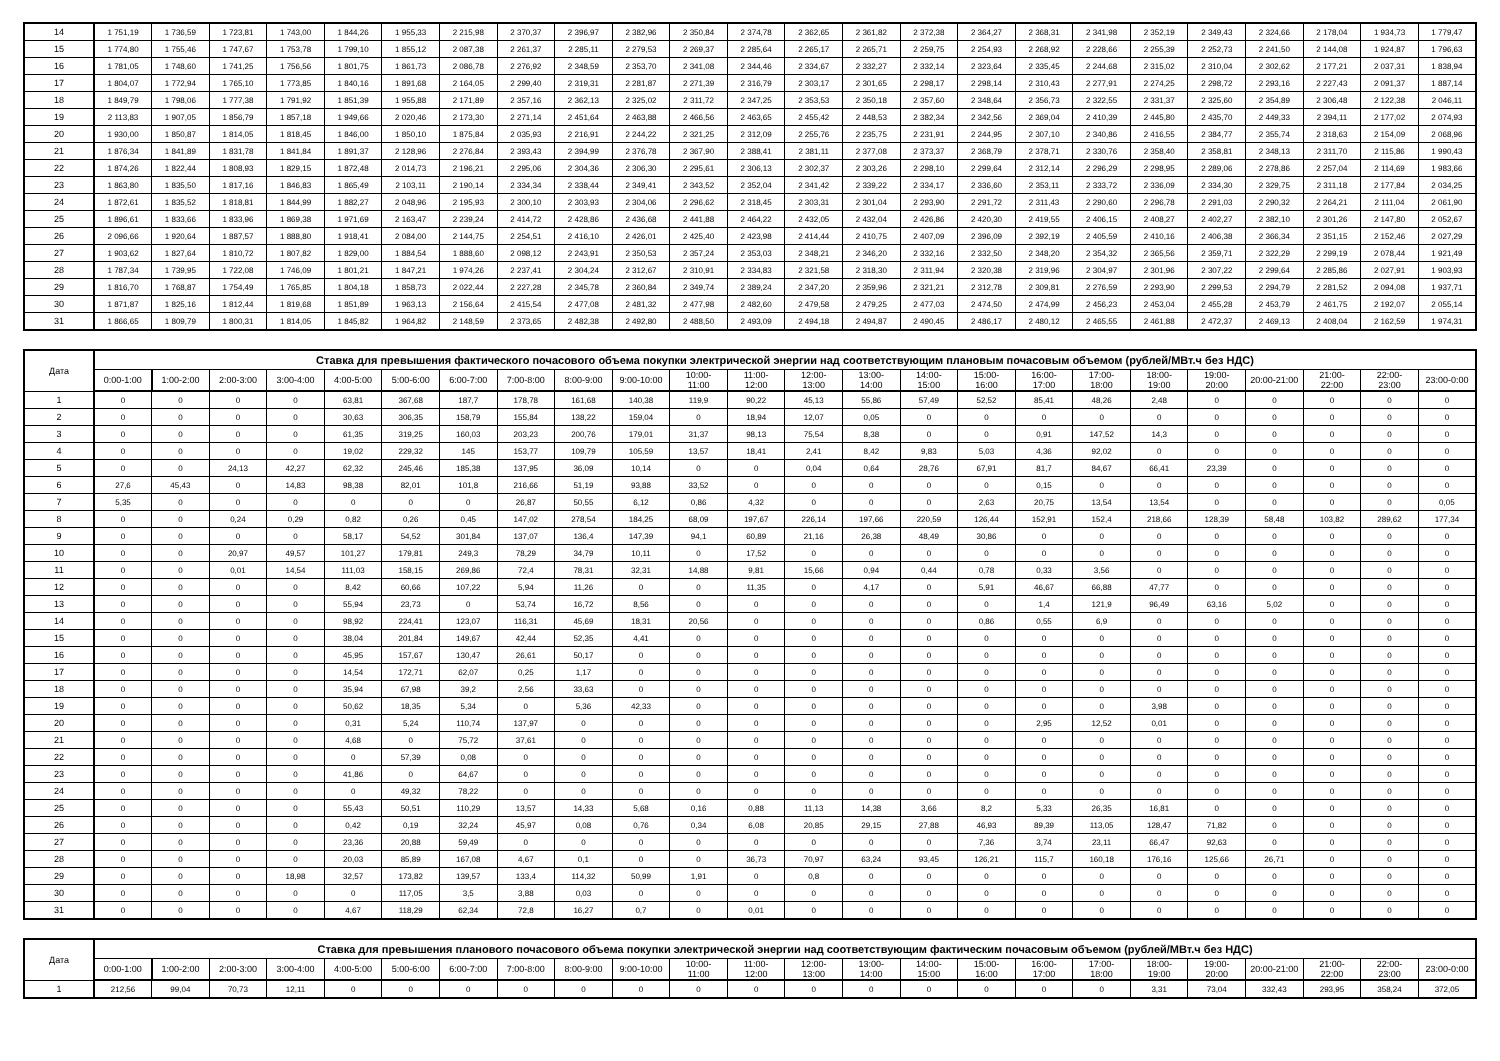| 14 | 1 751,19 | 1 736,59 | 1 723,81 | 1 743,00 | 1 844,26 | 1 955,33 | 2 215,98 | 2 370,37 | 2 396,97 | 2 382,96 | 2 350,84 | 2 374,78 | 2 362,65 | 2 361,82 | 2 372,38 | 2 364,27 | 2 368,31 | 2 341,98 | 2 352,19 | 2 349,43 | 2 324,66 | 2 178,04 | 1 934,73 | 1 779,47 |
| 15 | 1 774,80 | 1 755,46 | 1 747,67 | 1 753,78 | 1 799,10 | 1 855,12 | 2 087,38 | 2 261,37 | 2 285,11 | 2 279,53 | 2 269,37 | 2 285,64 | 2 265,17 | 2 265,71 | 2 259,75 | 2 254,93 | 2 268,92 | 2 228,66 | 2 255,39 | 2 252,73 | 2 241,50 | 2 144,08 | 1 924,87 | 1 796,63 |
| 16 | 1 781,05 | 1 748,60 | 1 741,25 | 1 756,56 | 1 801,75 | 1 861,73 | 2 086,78 | 2 276,92 | 2 348,59 | 2 353,70 | 2 341,08 | 2 344,46 | 2 334,67 | 2 332,27 | 2 332,14 | 2 323,64 | 2 335,45 | 2 244,68 | 2 315,02 | 2 310,04 | 2 302,62 | 2 177,21 | 2 037,31 | 1 838,94 |
| 17 | 1 804,07 | 1 772,94 | 1 765,10 | 1 773,85 | 1 840,16 | 1 891,68 | 2 164,05 | 2 299,40 | 2 319,31 | 2 281,87 | 2 271,39 | 2 316,79 | 2 303,17 | 2 301,65 | 2 298,17 | 2 298,14 | 2 310,43 | 2 277,91 | 2 274,25 | 2 298,72 | 2 293,16 | 2 227,43 | 2 091,37 | 1 887,14 |
| 18 | 1 849,79 | 1 798,06 | 1 777,38 | 1 791,92 | 1 851,39 | 1 955,88 | 2 171,89 | 2 357,16 | 2 362,13 | 2 325,02 | 2 311,72 | 2 347,25 | 2 353,53 | 2 350,18 | 2 357,60 | 2 348,64 | 2 356,73 | 2 322,55 | 2 331,37 | 2 325,60 | 2 354,89 | 2 306,48 | 2 122,38 | 2 046,11 |
| 19 | 2 113,83 | 1 907,05 | 1 856,79 | 1 857,18 | 1 949,66 | 2 020,46 | 2 173,30 | 2 271,14 | 2 451,64 | 2 463,88 | 2 466,56 | 2 463,65 | 2 455,42 | 2 448,53 | 2 382,34 | 2 342,56 | 2 369,04 | 2 410,39 | 2 445,80 | 2 435,70 | 2 449,33 | 2 394,11 | 2 177,02 | 2 074,93 |
| 20 | 1 930,00 | 1 850,87 | 1 814,05 | 1 818,45 | 1 846,00 | 1 850,10 | 1 875,84 | 2 035,93 | 2 216,91 | 2 244,22 | 2 321,25 | 2 312,09 | 2 255,76 | 2 235,75 | 2 231,91 | 2 244,95 | 2 307,10 | 2 340,86 | 2 416,55 | 2 384,77 | 2 355,74 | 2 318,63 | 2 154,09 | 2 068,96 |
| 21 | 1 876,34 | 1 841,89 | 1 831,78 | 1 841,84 | 1 891,37 | 2 128,96 | 2 276,84 | 2 393,43 | 2 394,99 | 2 376,78 | 2 367,90 | 2 388,41 | 2 381,11 | 2 377,08 | 2 373,37 | 2 368,79 | 2 378,71 | 2 330,76 | 2 358,40 | 2 358,81 | 2 348,13 | 2 311,70 | 2 115,86 | 1 990,43 |
| 22 | 1 874,26 | 1 822,44 | 1 808,93 | 1 829,15 | 1 872,48 | 2 014,73 | 2 196,21 | 2 295,06 | 2 304,36 | 2 306,30 | 2 295,61 | 2 306,13 | 2 302,37 | 2 303,26 | 2 298,10 | 2 299,64 | 2 312,14 | 2 296,29 | 2 298,95 | 2 289,06 | 2 278,86 | 2 257,04 | 2 114,69 | 1 983,66 |
| 23 | 1 863,80 | 1 835,50 | 1 817,16 | 1 846,83 | 1 865,49 | 2 103,11 | 2 190,14 | 2 334,34 | 2 338,44 | 2 349,41 | 2 343,52 | 2 352,04 | 2 341,42 | 2 339,22 | 2 334,17 | 2 336,60 | 2 353,11 | 2 333,72 | 2 336,09 | 2 334,30 | 2 329,75 | 2 311,18 | 2 177,84 | 2 034,25 |
| 24 | 1 872,61 | 1 835,52 | 1 818,81 | 1 844,99 | 1 882,27 | 2 048,96 | 2 195,93 | 2 300,10 | 2 303,93 | 2 304,06 | 2 296,62 | 2 318,45 | 2 303,31 | 2 301,04 | 2 293,90 | 2 291,72 | 2 311,43 | 2 290,60 | 2 296,78 | 2 291,03 | 2 290,32 | 2 264,21 | 2 111,04 | 2 061,90 |
| 25 | 1 896,61 | 1 833,66 | 1 833,96 | 1 869,38 | 1 971,69 | 2 163,47 | 2 239,24 | 2 414,72 | 2 428,86 | 2 436,68 | 2 441,88 | 2 464,22 | 2 432,05 | 2 432,04 | 2 426,86 | 2 420,30 | 2 419,55 | 2 406,15 | 2 408,27 | 2 402,27 | 2 382,10 | 2 301,26 | 2 147,80 | 2 052,67 |
| 26 | 2 096,66 | 1 920,64 | 1 887,57 | 1 888,80 | 1 918,41 | 2 084,00 | 2 144,75 | 2 254,51 | 2 416,10 | 2 426,01 | 2 425,40 | 2 423,98 | 2 414,44 | 2 410,75 | 2 407,09 | 2 396,09 | 2 392,19 | 2 405,59 | 2 410,16 | 2 406,38 | 2 366,34 | 2 351,15 | 2 152,46 | 2 027,29 |
| 27 | 1 903,62 | 1 827,64 | 1 810,72 | 1 807,82 | 1 829,00 | 1 884,54 | 1 888,60 | 2 098,12 | 2 243,91 | 2 350,53 | 2 357,24 | 2 353,03 | 2 348,21 | 2 346,20 | 2 332,16 | 2 332,50 | 2 348,20 | 2 354,32 | 2 365,56 | 2 359,71 | 2 322,29 | 2 299,19 | 2 078,44 | 1 921,49 |
| 28 | 1 787,34 | 1 739,95 | 1 722,08 | 1 746,09 | 1 801,21 | 1 847,21 | 1 974,26 | 2 237,41 | 2 304,24 | 2 312,67 | 2 310,91 | 2 334,83 | 2 321,58 | 2 318,30 | 2 311,94 | 2 320,38 | 2 319,96 | 2 304,97 | 2 301,96 | 2 307,22 | 2 299,64 | 2 285,86 | 2 027,91 | 1 903,93 |
| 29 | 1 816,70 | 1 768,87 | 1 754,49 | 1 765,85 | 1 804,18 | 1 858,73 | 2 022,44 | 2 227,28 | 2 345,78 | 2 360,84 | 2 349,74 | 2 389,24 | 2 347,20 | 2 359,96 | 2 321,21 | 2 312,78 | 2 309,81 | 2 276,59 | 2 293,90 | 2 299,53 | 2 294,79 | 2 281,52 | 2 094,08 | 1 937,71 |
| 30 | 1 871,87 | 1 825,16 | 1 812,44 | 1 819,68 | 1 851,89 | 1 963,13 | 2 156,64 | 2 415,54 | 2 477,08 | 2 481,32 | 2 477,98 | 2 482,60 | 2 479,58 | 2 479,25 | 2 477,03 | 2 474,50 | 2 474,99 | 2 456,23 | 2 453,04 | 2 455,28 | 2 453,79 | 2 461,75 | 2 192,07 | 2 055,14 |
| 31 | 1 866,65 | 1 809,79 | 1 800,31 | 1 814,05 | 1 845,82 | 1 964,82 | 2 148,59 | 2 373,65 | 2 482,38 | 2 492,80 | 2 488,50 | 2 493,09 | 2 494,18 | 2 494,87 | 2 490,45 | 2 486,17 | 2 480,12 | 2 465,55 | 2 461,88 | 2 472,37 | 2 469,13 | 2 408,04 | 2 162,59 | 1 974,31 |
| Дата | Ставка для превышения фактического почасового объема покупки электрической энергии над соответствующим плановым почасовым объемом (рублей/МВт.ч без НДС) | | | | | | | | | | | | | | | | | | | | | | | |
| --- | --- | --- | --- | --- | --- | --- | --- | --- | --- | --- | --- | --- | --- | --- | --- | --- | --- | --- | --- | --- | --- | --- | --- | --- |
| | 0:00-1:00 | 1:00-2:00 | 2:00-3:00 | 3:00-4:00 | 4:00-5:00 | 5:00-6:00 | 6:00-7:00 | 7:00-8:00 | 8:00-9:00 | 9:00-10:00 | 10:00- 11:00 | 11:00- 12:00 | 12:00- 13:00 | 13:00- 14:00 | 14:00- 15:00 | 15:00- 16:00 | 16:00- 17:00 | 17:00- 18:00 | 18:00- 19:00 | 19:00- 20:00 | 20:00-21:00 | 21:00- 22:00 | 22:00- 23:00 | 23:00-0:00 |
| 1 | 0 | 0 | 0 | 0 | 63,81 | 367,68 | 187,7 | 178,78 | 161,68 | 140,38 | 119,9 | 90,22 | 45,13 | 55,86 | 57,49 | 52,52 | 85,41 | 48,26 | 2,48 | 0 | 0 | 0 | 0 | 0 |
| 2 | 0 | 0 | 0 | 0 | 30,63 | 306,35 | 158,79 | 155,84 | 138,22 | 159,04 | 0 | 18,94 | 12,07 | 0,05 | 0 | 0 | 0 | 0 | 0 | 0 | 0 | 0 | 0 | 0 |
| 3 | 0 | 0 | 0 | 0 | 61,35 | 319,25 | 160,03 | 203,23 | 200,76 | 179,01 | 31,37 | 98,13 | 75,54 | 8,38 | 0 | 0 | 0,91 | 147,52 | 14,3 | 0 | 0 | 0 | 0 | 0 |
| 4 | 0 | 0 | 0 | 0 | 19,02 | 229,32 | 145 | 153,77 | 109,79 | 105,59 | 13,57 | 18,41 | 2,41 | 8,42 | 9,83 | 5,03 | 4,36 | 92,02 | 0 | 0 | 0 | 0 | 0 | 0 |
| 5 | 0 | 0 | 24,13 | 42,27 | 62,32 | 245,46 | 185,38 | 137,95 | 36,09 | 10,14 | 0 | 0 | 0,04 | 0,64 | 28,76 | 67,91 | 81,7 | 84,67 | 66,41 | 23,39 | 0 | 0 | 0 | 0 |
| 6 | 27,6 | 45,43 | 0 | 14,83 | 98,38 | 82,01 | 101,8 | 216,66 | 51,19 | 93,88 | 33,52 | 0 | 0 | 0 | 0 | 0 | 0,15 | 0 | 0 | 0 | 0 | 0 | 0 | 0 |
| 7 | 5,35 | 0 | 0 | 0 | 0 | 0 | 0 | 26,87 | 50,55 | 6,12 | 0,86 | 4,32 | 0 | 0 | 0 | 2,63 | 20,75 | 13,54 | 13,54 | 0 | 0 | 0 | 0 | 0,05 |
| 8 | 0 | 0 | 0,24 | 0,29 | 0,82 | 0,26 | 0,45 | 147,02 | 278,54 | 184,25 | 68,09 | 197,67 | 226,14 | 197,66 | 220,59 | 126,44 | 152,91 | 152,4 | 218,66 | 128,39 | 58,48 | 103,82 | 289,62 | 177,34 |
| 9 | 0 | 0 | 0 | 0 | 58,17 | 54,52 | 301,84 | 137,07 | 136,4 | 147,39 | 94,1 | 60,89 | 21,16 | 26,38 | 48,49 | 30,86 | 0 | 0 | 0 | 0 | 0 | 0 | 0 | 0 |
| 10 | 0 | 0 | 20,97 | 49,57 | 101,27 | 179,81 | 249,3 | 78,29 | 34,79 | 10,11 | 0 | 17,52 | 0 | 0 | 0 | 0 | 0 | 0 | 0 | 0 | 0 | 0 | 0 | 0 |
| 11 | 0 | 0 | 0,01 | 14,54 | 111,03 | 158,15 | 269,86 | 72,4 | 78,31 | 32,31 | 14,88 | 9,81 | 15,66 | 0,94 | 0,44 | 0,78 | 0,33 | 3,56 | 0 | 0 | 0 | 0 | 0 | 0 |
| 12 | 0 | 0 | 0 | 0 | 8,42 | 60,66 | 107,22 | 5,94 | 11,26 | 0 | 0 | 11,35 | 0 | 4,17 | 0 | 5,91 | 46,67 | 66,88 | 47,77 | 0 | 0 | 0 | 0 | 0 |
| 13 | 0 | 0 | 0 | 0 | 55,94 | 23,73 | 0 | 53,74 | 16,72 | 8,56 | 0 | 0 | 0 | 0 | 0 | 0 | 1,4 | 121,9 | 96,49 | 63,16 | 5,02 | 0 | 0 | 0 |
| 14 | 0 | 0 | 0 | 0 | 98,92 | 224,41 | 123,07 | 116,31 | 45,69 | 18,31 | 20,56 | 0 | 0 | 0 | 0 | 0,86 | 0,55 | 6,9 | 0 | 0 | 0 | 0 | 0 | 0 |
| 15 | 0 | 0 | 0 | 0 | 38,04 | 201,84 | 149,67 | 42,44 | 52,35 | 4,41 | 0 | 0 | 0 | 0 | 0 | 0 | 0 | 0 | 0 | 0 | 0 | 0 | 0 | 0 |
| 16 | 0 | 0 | 0 | 0 | 45,95 | 157,67 | 130,47 | 26,61 | 50,17 | 0 | 0 | 0 | 0 | 0 | 0 | 0 | 0 | 0 | 0 | 0 | 0 | 0 | 0 | 0 |
| 17 | 0 | 0 | 0 | 0 | 14,54 | 172,71 | 62,07 | 0,25 | 1,17 | 0 | 0 | 0 | 0 | 0 | 0 | 0 | 0 | 0 | 0 | 0 | 0 | 0 | 0 | 0 |
| 18 | 0 | 0 | 0 | 0 | 35,94 | 67,98 | 39,2 | 2,56 | 33,63 | 0 | 0 | 0 | 0 | 0 | 0 | 0 | 0 | 0 | 0 | 0 | 0 | 0 | 0 | 0 |
| 19 | 0 | 0 | 0 | 0 | 50,62 | 18,35 | 5,34 | 0 | 5,36 | 42,33 | 0 | 0 | 0 | 0 | 0 | 0 | 0 | 0 | 3,98 | 0 | 0 | 0 | 0 | 0 |
| 20 | 0 | 0 | 0 | 0 | 0,31 | 5,24 | 110,74 | 137,97 | 0 | 0 | 0 | 0 | 0 | 0 | 0 | 0 | 2,95 | 12,52 | 0,01 | 0 | 0 | 0 | 0 | 0 |
| 21 | 0 | 0 | 0 | 0 | 4,68 | 0 | 75,72 | 37,61 | 0 | 0 | 0 | 0 | 0 | 0 | 0 | 0 | 0 | 0 | 0 | 0 | 0 | 0 | 0 | 0 |
| 22 | 0 | 0 | 0 | 0 | 0 | 57,39 | 0,08 | 0 | 0 | 0 | 0 | 0 | 0 | 0 | 0 | 0 | 0 | 0 | 0 | 0 | 0 | 0 | 0 | 0 |
| 23 | 0 | 0 | 0 | 0 | 41,86 | 0 | 64,67 | 0 | 0 | 0 | 0 | 0 | 0 | 0 | 0 | 0 | 0 | 0 | 0 | 0 | 0 | 0 | 0 | 0 |
| 24 | 0 | 0 | 0 | 0 | 0 | 49,32 | 78,22 | 0 | 0 | 0 | 0 | 0 | 0 | 0 | 0 | 0 | 0 | 0 | 0 | 0 | 0 | 0 | 0 | 0 |
| 25 | 0 | 0 | 0 | 0 | 55,43 | 50,51 | 110,29 | 13,57 | 14,33 | 5,68 | 0,16 | 0,88 | 11,13 | 14,38 | 3,66 | 8,2 | 5,33 | 26,35 | 16,81 | 0 | 0 | 0 | 0 | 0 |
| 26 | 0 | 0 | 0 | 0 | 0,42 | 0,19 | 32,24 | 45,97 | 0,08 | 0,76 | 0,34 | 6,08 | 20,85 | 29,15 | 27,88 | 46,93 | 89,39 | 113,05 | 128,47 | 71,82 | 0 | 0 | 0 | 0 |
| 27 | 0 | 0 | 0 | 0 | 23,36 | 20,88 | 59,49 | 0 | 0 | 0 | 0 | 0 | 0 | 0 | 0 | 7,36 | 3,74 | 23,11 | 66,47 | 92,63 | 0 | 0 | 0 | 0 |
| 28 | 0 | 0 | 0 | 0 | 20,03 | 85,89 | 167,08 | 4,67 | 0,1 | 0 | 0 | 36,73 | 70,97 | 63,24 | 93,45 | 126,21 | 115,7 | 160,18 | 176,16 | 125,66 | 26,71 | 0 | 0 | 0 |
| 29 | 0 | 0 | 0 | 18,98 | 32,57 | 173,82 | 139,57 | 133,4 | 114,32 | 50,99 | 1,91 | 0 | 0,8 | 0 | 0 | 0 | 0 | 0 | 0 | 0 | 0 | 0 | 0 | 0 |
| 30 | 0 | 0 | 0 | 0 | 0 | 117,05 | 3,5 | 3,88 | 0,03 | 0 | 0 | 0 | 0 | 0 | 0 | 0 | 0 | 0 | 0 | 0 | 0 | 0 | 0 | 0 |
| 31 | 0 | 0 | 0 | 0 | 4,67 | 118,29 | 62,34 | 72,8 | 16,27 | 0,7 | 0 | 0,01 | 0 | 0 | 0 | 0 | 0 | 0 | 0 | 0 | 0 | 0 | 0 | 0 |
| Дата | Ставка для превышения планового почасового объема покупки электрической энергии над соответствующим фактическим почасовым объемом (рублей/МВт.ч без НДС) | | | | | | | | | | | | | | | | | | | | | | | |
| --- | --- | --- | --- | --- | --- | --- | --- | --- | --- | --- | --- | --- | --- | --- | --- | --- | --- | --- | --- | --- | --- | --- | --- | --- |
| | 0:00-1:00 | 1:00-2:00 | 2:00-3:00 | 3:00-4:00 | 4:00-5:00 | 5:00-6:00 | 6:00-7:00 | 7:00-8:00 | 8:00-9:00 | 9:00-10:00 | 10:00- 11:00 | 11:00- 12:00 | 12:00- 13:00 | 13:00- 14:00 | 14:00- 15:00 | 15:00- 16:00 | 16:00- 17:00 | 17:00- 18:00 | 18:00- 19:00 | 19:00- 20:00 | 20:00-21:00 | 21:00- 22:00 | 22:00- 23:00 | 23:00-0:00 |
| 1 | 212,56 | 99,04 | 70,73 | 12,11 | 0 | 0 | 0 | 0 | 0 | 0 | 0 | 0 | 0 | 0 | 0 | 0 | 0 | 0 | 3,31 | 73,04 | 332,43 | 293,95 | 358,24 | 372,05 |